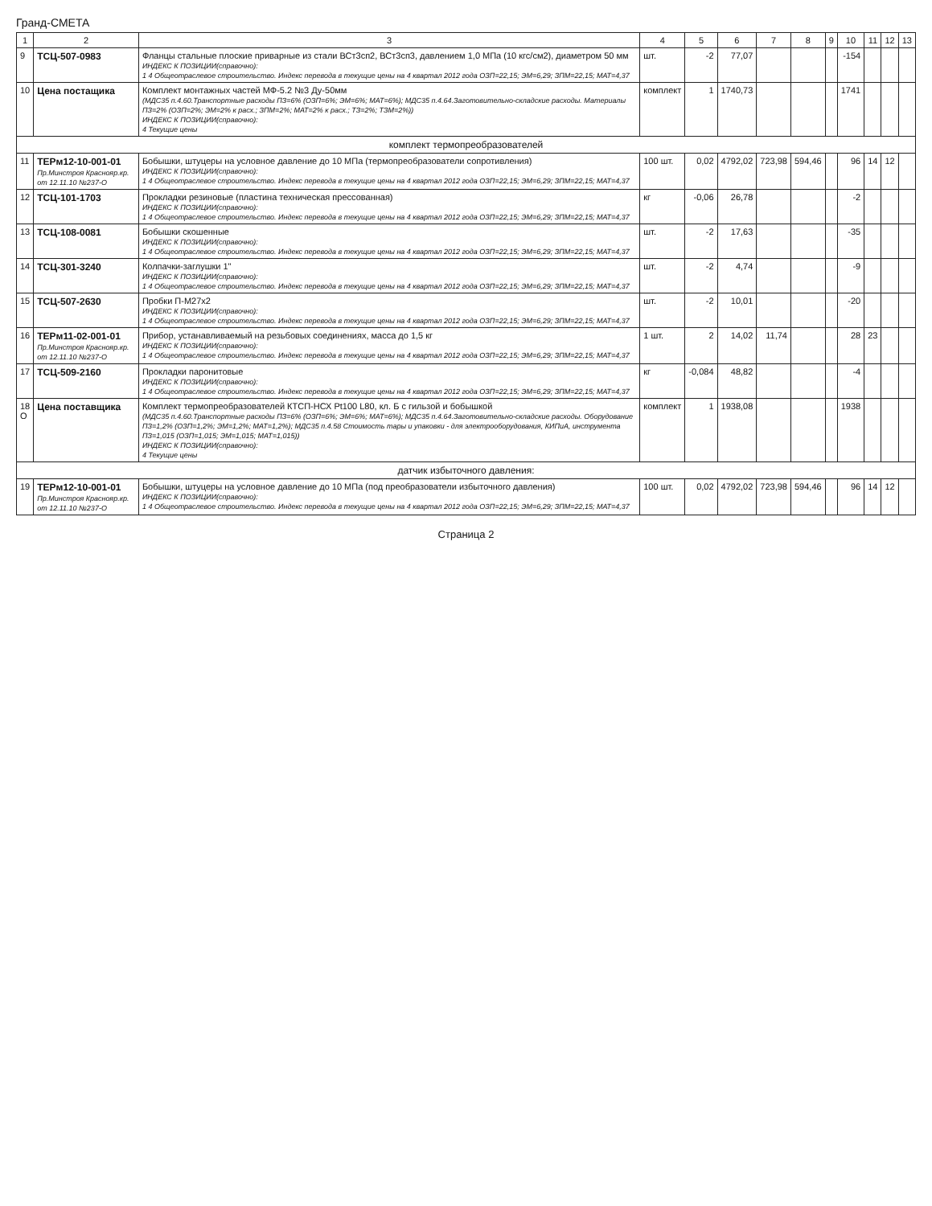Гранд-СМЕТА
| 1 | 2 | 3 | 4 | 5 | 6 | 7 | 8 | 9 | 10 | 11 | 12 | 13 |
| --- | --- | --- | --- | --- | --- | --- | --- | --- | --- | --- | --- | --- |
| 9 | ТСЦ-507-0983 | Фланцы стальные плоские приварные из стали ВСт3сп2, ВСт3сп3, давлением 1,0 МПа (10 кгс/см2), диаметром 50 мм ИНДЕКС К ПОЗИЦИИ(справочно): 1 4 Общеотраслевое строительство. Индекс перевода в текущие цены на 4 квартал 2012 года ОЗП=22,15; ЭМ=6,29; ЗПМ=22,15; МАТ=4,37 | шт. | -2 | 77,07 | | | | -154 | | | |
| 10 | Цена постащика | Комплект монтажных частей МФ-5.2 №3 Ду-50мм (МДС35 п.4.60.Транспортные расходы ПЗ=6% (ОЗП=6%; ЭМ=6%; МАТ=6%); МДС35 п.4.64.Заготовительно-складские расходы. Материалы ПЗ=2% (ОЗП=2%; ЭМ=2% к расх.; ЗПМ=2%; МАТ=2% к расх.; ТЗ=2%; ТЗМ=2%)) ИНДЕКС К ПОЗИЦИИ(справочно): 4 Текущие цены | комплект | 1 | 1740,73 | | | | 1741 | | | |
| комплект термопреобразователей | | | | | | | | | | | | |
| 11 | ТЕРм12-10-001-01 Пр.Минстроя Краснояр.кр. от 12.11.10 №237-О | Бобышки, штуцеры на условное давление до 10 МПа (термопреобразователи сопротивления) ИНДЕКС К ПОЗИЦИИ(справочно): 1 4 Общеотраслевое строительство. Индекс перевода в текущие цены на 4 квартал 2012 года ОЗП=22,15; ЭМ=6,29; ЗПМ=22,15; МАТ=4,37 | 100 шт. | 0,02 | 4792,02 | 723,98 | 594,46 | | 96 | 14 | 12 | |
| 12 | ТСЦ-101-1703 | Прокладки резиновые (пластина техническая прессованная) ИНДЕКС К ПОЗИЦИИ(справочно): 1 4 Общеотраслевое строительство. Индекс перевода в текущие цены на 4 квартал 2012 года ОЗП=22,15; ЭМ=6,29; ЗПМ=22,15; МАТ=4,37 | кг | -0,06 | 26,78 | | | | -2 | | | |
| 13 | ТСЦ-108-0081 | Бобышки скошенные ИНДЕКС К ПОЗИЦИИ(справочно): 1 4 Общеотраслевое строительство. Индекс перевода в текущие цены на 4 квартал 2012 года ОЗП=22,15; ЭМ=6,29; ЗПМ=22,15; МАТ=4,37 | шт. | -2 | 17,63 | | | | -35 | | | |
| 14 | ТСЦ-301-3240 | Колпачки-заглушки 1" ИНДЕКС К ПОЗИЦИИ(справочно): 1 4 Общеотраслевое строительство. Индекс перевода в текущие цены на 4 квартал 2012 года ОЗП=22,15; ЭМ=6,29; ЗПМ=22,15; МАТ=4,37 | шт. | -2 | 4,74 | | | | -9 | | | |
| 15 | ТСЦ-507-2630 | Пробки П-М27х2 ИНДЕКС К ПОЗИЦИИ(справочно): 1 4 Общеотраслевое строительство. Индекс перевода в текущие цены на 4 квартал 2012 года ОЗП=22,15; ЭМ=6,29; ЗПМ=22,15; МАТ=4,37 | шт. | -2 | 10,01 | | | | -20 | | | |
| 16 | ТЕРм11-02-001-01 Пр.Минстроя Краснояр.кр. от 12.11.10 №237-О | Прибор, устанавливаемый на резьбовых соединениях, масса до 1,5 кг ИНДЕКС К ПОЗИЦИИ(справочно): 1 4 Общеотраслевое строительство. Индекс перевода в текущие цены на 4 квартал 2012 года ОЗП=22,15; ЭМ=6,29; ЗПМ=22,15; МАТ=4,37 | 1 шт. | 2 | 14,02 | 11,74 | | | 28 | 23 | | |
| 17 | ТСЦ-509-2160 | Прокладки паронитовые ИНДЕКС К ПОЗИЦИИ(справочно): 1 4 Общеотраслевое строительство. Индекс перевода в текущие цены на 4 квартал 2012 года ОЗП=22,15; ЭМ=6,29; ЗПМ=22,15; МАТ=4,37 | кг | -0,084 | 48,82 | | | | -4 | | | |
| 18 О | Цена поставщика | Комплект термопреобразователей КТСП-НСХ Pt100 L80, кл. Б с гильзой и бобышкой (МДС35 п.4.60.Транспортные расходы ПЗ=6% (ОЗП=6%; ЭМ=6%; МАТ=6%); МДС35 п.4.64.Заготовительно-складские расходы. Оборудование ПЗ=1,2% (ОЗП=1,2%; ЭМ=1,2%; МАТ=1,2%); МДС35 п.4.58 Стоимость тары и упаковки - для электрооборудования, КИПиА, инструмента ПЗ=1,015 (ОЗП=1,015; ЭМ=1,015; МАТ=1,015)) ИНДЕКС К ПОЗИЦИИ(справочно): 4 Текущие цены | комплект | 1 | 1938,08 | | | | 1938 | | | |
| датчик избыточного давления: | | | | | | | | | | | | |
| 19 | ТЕРм12-10-001-01 Пр.Минстроя Краснояр.кр. от 12.11.10 №237-О | Бобышки, штуцеры на условное давление до 10 МПа (под преобразователи избыточного давления) ИНДЕКС К ПОЗИЦИИ(справочно): 1 4 Общеотраслевое строительство. Индекс перевода в текущие цены на 4 квартал 2012 года ОЗП=22,15; ЭМ=6,29; ЗПМ=22,15; МАТ=4,37 | 100 шт. | 0,02 | 4792,02 | 723,98 | 594,46 | | 96 | 14 | 12 | |
Страница 2